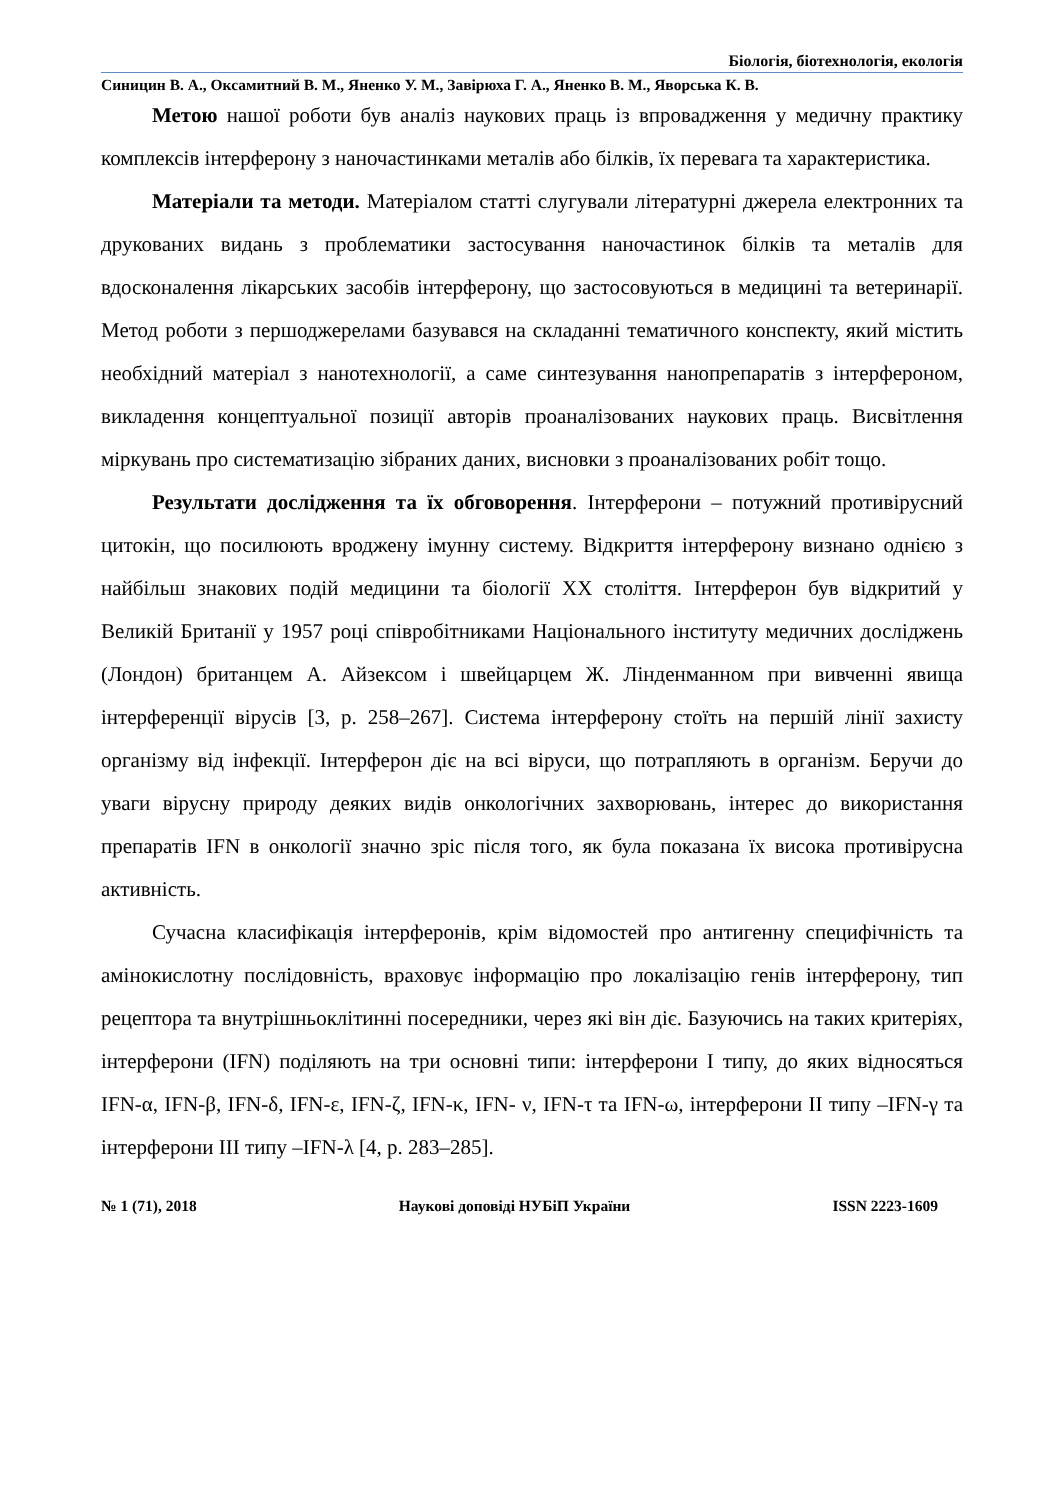Біологія, біотехнологія, екологія
Синицин В. А., Оксамитний В. М., Яненко У. М., Завірюха Г. А., Яненко В. М., Яворська К. В.
Метою нашої роботи був аналіз наукових праць із впровадження у медичну практику комплексів інтерферону з наночастинками металів або білків, їх перевага та характеристика.
Матеріали та методи. Матеріалом статті слугували літературні джерела електронних та друкованих видань з проблематики застосування наночастинок білків та металів для вдосконалення лікарських засобів інтерферону, що застосовуються в медицині та ветеринарії. Метод роботи з першоджерелами базувався на складанні тематичного конспекту, який містить необхідний матеріал з нанотехнології, а саме синтезування нанопрепаратів з інтерфероном, викладення концептуальної позиції авторів проаналізованих наукових праць. Висвітлення міркувань про систематизацію зібраних даних, висновки з проаналізованих робіт тощо.
Результати дослідження та їх обговорення. Інтерферони – потужний противірусний цитокін, що посилюють вроджену імунну систему. Відкриття інтерферону визнано однією з найбільш знакових подій медицини та біології XX століття. Інтерферон був відкритий у Великій Британії у 1957 році співробітниками Національного інституту медичних досліджень (Лондон) британцем А. Айзексом і швейцарцем Ж. Лінденманном при вивченні явища інтерференції вірусів [3, p. 258–267]. Система інтерферону стоїть на першій лінії захисту організму від інфекції. Інтерферон діє на всі віруси, що потрапляють в організм. Беручи до уваги вірусну природу деяких видів онкологічних захворювань, інтерес до використання препаратів IFN в онкології значно зріс після того, як була показана їх висока противірусна активність.
Сучасна класифікація інтерферонів, крім відомостей про антигенну специфічність та амінокислотну послідовність, враховує інформацію про локалізацію генів інтерферону, тип рецептора та внутрішньоклітинні посередники, через які він діє. Базуючись на таких критеріях, інтерферони (IFN) поділяють на три основні типи: інтерферони I типу, до яких відносяться IFN-α, IFN-β, IFN-δ, IFN-ε, IFN-ζ, IFN-κ, IFN- ν, IFN-τ та IFN-ω, інтерферони II типу –IFN-γ та інтерферони III типу –IFN-λ [4, p. 283–285].
№ 1 (71), 2018 Наукові доповіді НУБіП України ISSN 2223-1609